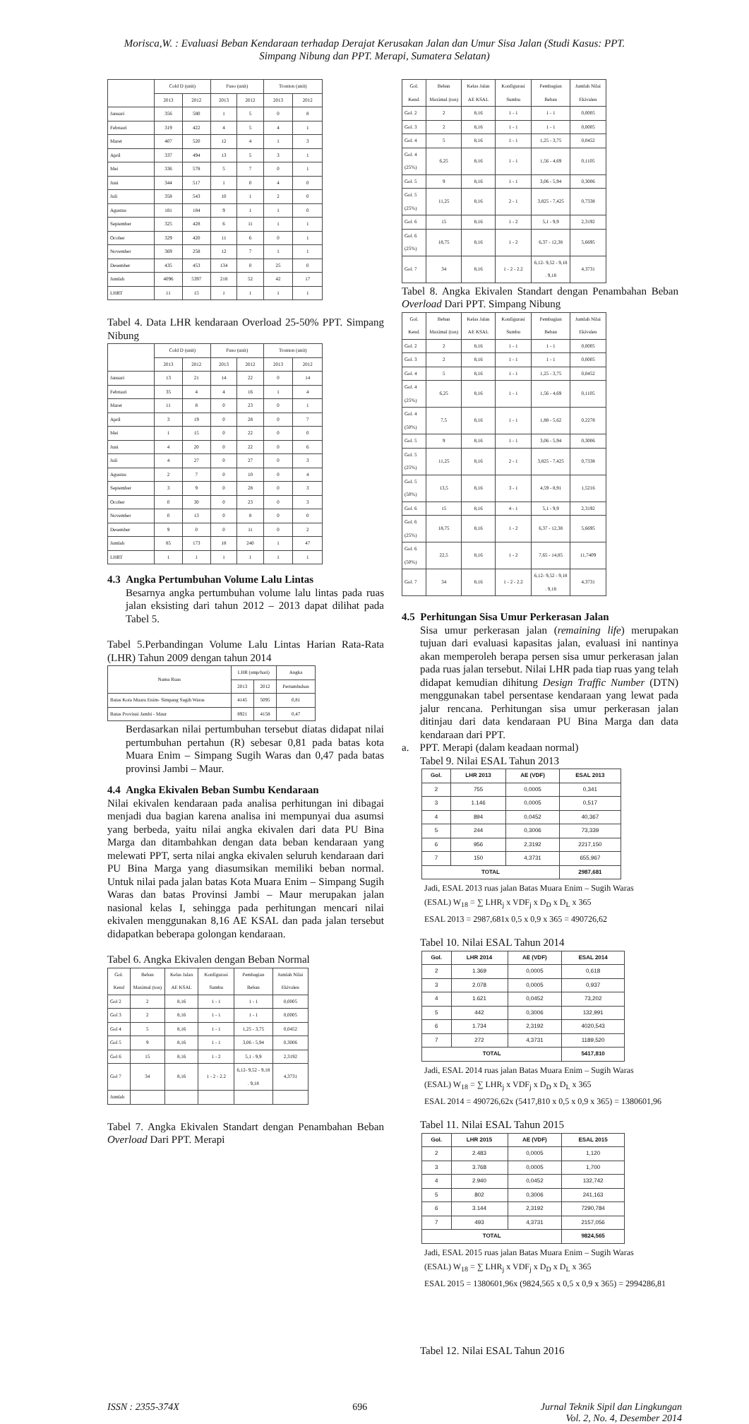Morisca,W. : Evaluasi Beban Kendaraan terhadap Derajat Kerusakan Jalan dan Umur Sisa Jalan (Studi Kasus: PPT.
Simpang Nibung dan PPT. Merapi, Sumatera Selatan)
| | Cold D (unit) | | Fuso (unit) | | Tronton (unit) | |
| --- | --- | --- | --- | --- | --- | --- |
| | 2013 | 2012 | 2013 | 2012 | 2013 | 2012 |
| Januari | 356 | 580 | 1 | 5 | 0 | 8 |
| Februari | 319 | 422 | 4 | 5 | 4 | 1 |
| Maret | 407 | 520 | 12 | 4 | 1 | 3 |
| April | 337 | 494 | 13 | 5 | 3 | 1 |
| Mei | 336 | 578 | 5 | 7 | 0 | 1 |
| Juni | 344 | 517 | 1 | 0 | 4 | 0 |
| Juli | 358 | 543 | 10 | 1 | 2 | 0 |
| Agustus | 181 | 184 | 9 | 1 | 1 | 0 |
| September | 325 | 428 | 6 | 11 | 1 | 1 |
| Ocober | 329 | 420 | 11 | 6 | 0 | 1 |
| November | 369 | 258 | 12 | 7 | 1 | 1 |
| Desember | 435 | 453 | 134 | 0 | 25 | 0 |
| Jumlah | 4096 | 5397 | 218 | 52 | 42 | 17 |
| LHRT | 11 | 15 | 1 | 1 | 1 | 1 |
Tabel 4. Data LHR kendaraan Overload 25-50% PPT. Simpang Nibung
| | Cold D (unit) | | Fuso (unit) | | Tronton (unit) | |
| --- | --- | --- | --- | --- | --- | --- |
| | 2013 | 2012 | 2013 | 2012 | 2013 | 2012 |
| Januari | 13 | 21 | 14 | 22 | 0 | 14 |
| Februari | 35 | 4 | 4 | 16 | 1 | 4 |
| Maret | 11 | 8 | 0 | 23 | 0 | 1 |
| April | 3 | 19 | 0 | 28 | 0 | 7 |
| Mei | 1 | 15 | 0 | 22 | 0 | 0 |
| Juni | 4 | 20 | 0 | 22 | 0 | 6 |
| Juli | 4 | 27 | 0 | 27 | 0 | 3 |
| Agustus | 2 | 7 | 0 | 10 | 0 | 4 |
| September | 3 | 9 | 0 | 28 | 0 | 3 |
| Ocober | 0 | 30 | 0 | 23 | 0 | 3 |
| November | 0 | 13 | 0 | 8 | 0 | 0 |
| Desember | 9 | 0 | 0 | 11 | 0 | 2 |
| Jumlah | 85 | 173 | 18 | 240 | 1 | 47 |
| LHRT | 1 | 1 | 1 | 1 | 1 | 1 |
4.3 Angka Pertumbuhan Volume Lalu Lintas
Besarnya angka pertumbuhan volume lalu lintas pada ruas jalan eksisting dari tahun 2012 – 2013 dapat dilihat pada Tabel 5.
Tabel 5.Perbandingan Volume Lalu Lintas Harian Rata-Rata (LHR) Tahun 2009 dengan tahun 2014
| Nama Ruas | LHR (smp/hari) | | Angka |
| --- | --- | --- | --- |
| | 2013 | 2012 | Pertumbuhan |
| Batas Kota Muara Enim- Simpang Sugih Waras | 4145 | 5095 | 0,81 |
| Batas Provinsi Jambi - Maur | 8921 | 4158 | 0,47 |
Berdasarkan nilai pertumbuhan tersebut diatas didapat nilai pertumbuhan pertahun (R) sebesar 0,81 pada batas kota Muara Enim – Simpang Sugih Waras dan 0,47 pada batas provinsi Jambi – Maur.
4.4 Angka Ekivalen Beban Sumbu Kendaraan
Nilai ekivalen kendaraan pada analisa perhitungan ini dibagai menjadi dua bagian karena analisa ini mempunyai dua asumsi yang berbeda, yaitu nilai angka ekivalen dari data PU Bina Marga dan ditambahkan dengan data beban kendaraan yang melewati PPT, serta nilai angka ekivalen seluruh kendaraan dari PU Bina Marga yang diasumsikan memiliki beban normal. Untuk nilai pada jalan batas Kota Muara Enim – Simpang Sugih Waras dan batas Provinsi Jambi – Maur merupakan jalan nasional kelas I, sehingga pada perhitungan mencari nilai ekivalen menggunakan 8,16 AE KSAL dan pada jalan tersebut didapatkan beberapa golongan kendaraan.
Tabel 6. Angka Ekivalen dengan Beban Normal
| Gol. Kend | Beban Maximal (ton) | Kelas Jalan AE KSAL | Konfigurasi Sumbu | Pembagian Beban | Jumlah Nilai Ekivalen |
| --- | --- | --- | --- | --- | --- |
| Gol 2 | 2 | 8,16 | 1 - 1 | 1 - 1 | 0,0005 |
| Gol 3 | 2 | 8,16 | 1 - 1 | 1 - 1 | 0,0005 |
| Gol 4 | 5 | 8,16 | 1 - 1 | 1,25 - 3,75 | 0,0452 |
| Gol 5 | 9 | 8,16 | 1 - 1 | 3,06 - 5,94 | 0,3006 |
| Gol 6 | 15 | 8,16 | 1 - 2 | 5,1 - 9,9 | 2,3192 |
| Gol 7 | 34 | 8,16 | 1 - 2 - 2.2 | 6,12- 9,52 - 9,18 . 9,18 | 4,3731 |
| Jumlah | | | | | |
Tabel 7. Angka Ekivalen Standart dengan Penambahan Beban Overload Dari PPT. Merapi
| Gol. Kend. | Beban Maximal (ton) | Kelas Jalan AE KSAL | Konfigurasi Sumbu | Pembagian Beban | Jumlah Nilai Ekivalen |
| --- | --- | --- | --- | --- | --- |
| Gol. 2 | 2 | 8,16 | 1 - 1 | 1 - 1 | 0,0005 |
| Gol. 3 | 2 | 8,16 | 1 - 1 | 1 - 1 | 0,0005 |
| Gol. 4 | 5 | 8,16 | 1 - 1 | 1,25 - 3,75 | 0,0452 |
| Gol. 4 (25%) | 6,25 | 8,16 | 1 - 1 | 1,56 - 4,69 | 0,1105 |
| Gol. 5 | 9 | 8,16 | 1 - 1 | 3,06 - 5,94 | 0,3006 |
| Gol. 5 (25%) | 11,25 | 8,16 | 2 - 1 | 3,825 - 7,425 | 0,7338 |
| Gol. 6 | 15 | 8,16 | 1 - 2 | 5,1 - 9,9 | 2,3192 |
| Gol. 6 (25%) | 18,75 | 8,16 | 1 - 2 | 6,37 - 12,38 | 5,6695 |
| Gol. 7 | 34 | 8,16 | 1 - 2 - 2.2 | 6,12- 9,52 - 9,18 . 9,18 | 4,3731 |
Tabel 8. Angka Ekivalen Standart dengan Penambahan Beban Overload Dari PPT. Simpang Nibung
| Gol. Kend. | Beban Maximal (ton) | Kelas Jalan AE KSAL | Konfigurasi Sumbu | Pembagian Beban | Jumlah Nilai Ekivalen |
| --- | --- | --- | --- | --- | --- |
| Gol. 2 | 2 | 8,16 | 1 - 1 | 1 - 1 | 0,0005 |
| Gol. 3 | 2 | 8,16 | 1 - 1 | 1 - 1 | 0,0005 |
| Gol. 4 | 5 | 8,16 | 1 - 1 | 1,25 - 3,75 | 0,0452 |
| Gol. 4 (25%) | 6,25 | 8,16 | 1 - 1 | 1,56 - 4,69 | 0,1105 |
| Gol. 4 (50%) | 7,5 | 8,16 | 1 - 1 | 1,88 - 5,62 | 0,2278 |
| Gol. 5 | 9 | 8,16 | 1 - 1 | 3,06 - 5,94 | 0,3006 |
| Gol. 5 (25%) | 11,25 | 8,16 | 2 - 1 | 3,825 - 7,425 | 0,7338 |
| Gol. 5 (50%) | 13,5 | 8,16 | 3 - 1 | 4,59 - 8,91 | 1,5216 |
| Gol. 6 | 15 | 8,16 | 4 - 1 | 5,1 - 9,9 | 2,3192 |
| Gol. 6 (25%) | 18,75 | 8,16 | 1 - 2 | 6,37 - 12,38 | 5,6695 |
| Gol. 6 (50%) | 22,5 | 8,16 | 1 - 2 | 7,65 - 14,85 | 11,7409 |
| Gol. 7 | 34 | 8,16 | 1 - 2 - 2.2 | 6,12- 9,52 - 9,18 . 9,18 | 4,3731 |
4.5 Perhitungan Sisa Umur Perkerasan Jalan
Sisa umur perkerasan jalan (remaining life) merupakan tujuan dari evaluasi kapasitas jalan, evaluasi ini nantinya akan memperoleh berapa persen sisa umur perkerasan jalan pada ruas jalan tersebut. Nilai LHR pada tiap ruas yang telah didapat kemudian dihitung Design Traffic Number (DTN) menggunakan tabel persentase kendaraan yang lewat pada jalur rencana. Perhitungan sisa umur perkerasan jalan ditinjau dari data kendaraan PU Bina Marga dan data kendaraan dari PPT.
a. PPT. Merapi (dalam keadaan normal)
Tabel 9. Nilai ESAL Tahun 2013
| Gol. | LHR 2013 | AE (VDF) | ESAL 2013 |
| --- | --- | --- | --- |
| 2 | 755 | 0,0005 | 0,341 |
| 3 | 1.146 | 0,0005 | 0,517 |
| 4 | 894 | 0,0452 | 40,367 |
| 5 | 244 | 0,3006 | 73,339 |
| 6 | 956 | 2,3192 | 2217,150 |
| 7 | 150 | 4,3731 | 655,967 |
| TOTAL | | | 2987,681 |
Jadi, ESAL 2013 ruas jalan Batas Muara Enim – Sugih Waras
(ESAL) W<sub>18</sub> = ∑ LHR<sub>j</sub> x VDF<sub>j</sub> x D<sub>D</sub> x D<sub>L</sub> x 365
ESAL 2013 = 2987,681x 0,5 x 0,9 x 365 = 490726,62
Tabel 10. Nilai ESAL Tahun 2014
| Gol. | LHR 2014 | AE (VDF) | ESAL 2014 |
| --- | --- | --- | --- |
| 2 | 1.369 | 0,0005 | 0,618 |
| 3 | 2.078 | 0,0005 | 0,937 |
| 4 | 1.621 | 0,0452 | 73,202 |
| 5 | 442 | 0,3006 | 132,991 |
| 6 | 1.734 | 2,3192 | 4020,543 |
| 7 | 272 | 4,3731 | 1189,520 |
| TOTAL | | | 5417,810 |
Jadi, ESAL 2014 ruas jalan Batas Muara Enim – Sugih Waras
(ESAL) W<sub>18</sub> = ∑ LHR<sub>j</sub> x VDF<sub>j</sub> x D<sub>D</sub> x D<sub>L</sub> x 365
ESAL 2014 = 490726,62x (5417,810 x 0,5 x 0,9 x 365) = 1380601,96
Tabel 11. Nilai ESAL Tahun 2015
| Gol. | LHR 2015 | AE (VDF) | ESAL 2015 |
| --- | --- | --- | --- |
| 2 | 2.483 | 0,0005 | 1,120 |
| 3 | 3.768 | 0,0005 | 1,700 |
| 4 | 2.940 | 0,0452 | 132,742 |
| 5 | 802 | 0,3006 | 241,163 |
| 6 | 3.144 | 2,3192 | 7290,784 |
| 7 | 493 | 4,3731 | 2157,056 |
| TOTAL | | | 9824,565 |
Jadi, ESAL 2015 ruas jalan Batas Muara Enim – Sugih Waras
(ESAL) W<sub>18</sub> = ∑ LHR<sub>j</sub> x VDF<sub>j</sub> x D<sub>D</sub> x D<sub>L</sub> x 365
ESAL 2015 = 1380601,96x (9824,565 x 0,5 x 0,9 x 365) = 2994286,81
Tabel 12. Nilai ESAL Tahun 2016
ISSN : 2355-374X 696 Jurnal Teknik Sipil dan Lingkungan
Vol. 2, No. 4, Desember 2014